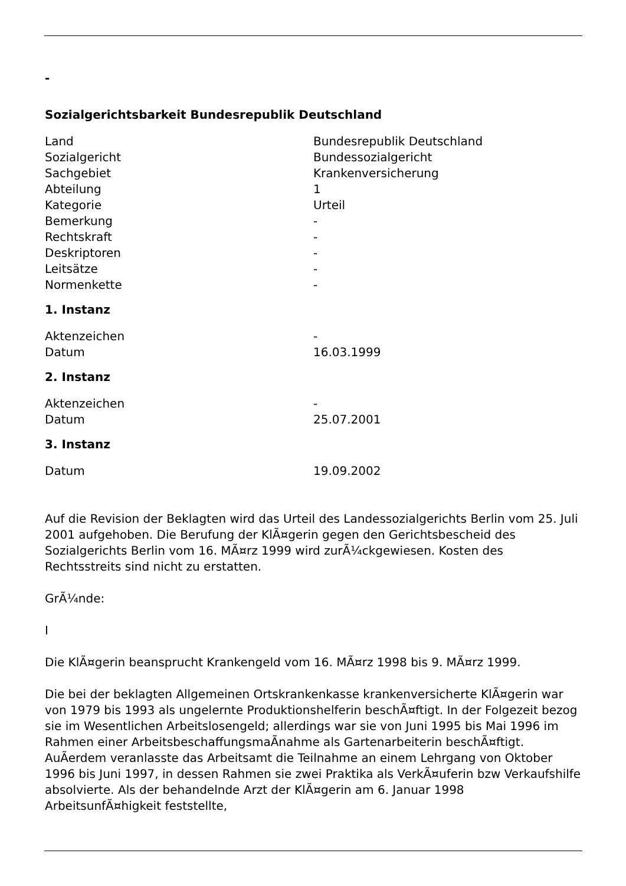-
Sozialgerichtsbarkeit Bundesrepublik Deutschland
| Land | Bundesrepublik Deutschland |
| Sozialgericht | Bundessozialgericht |
| Sachgebiet | Krankenversicherung |
| Abteilung | 1 |
| Kategorie | Urteil |
| Bemerkung | - |
| Rechtskraft | - |
| Deskriptoren | - |
| Leitsätze | - |
| Normenkette | - |
1. Instanz
| Aktenzeichen | - |
| Datum | 16.03.1999 |
2. Instanz
| Aktenzeichen | - |
| Datum | 25.07.2001 |
3. Instanz
| Datum | 19.09.2002 |
Auf die Revision der Beklagten wird das Urteil des Landessozialgerichts Berlin vom 25. Juli 2001 aufgehoben. Die Berufung der KlÃ¤gerin gegen den Gerichtsbescheid des Sozialgerichts Berlin vom 16. MÃ¤rz 1999 wird zurÃ¼ckgewiesen. Kosten des Rechtsstreits sind nicht zu erstatten.
GrÃ¼nde:
I
Die KlÃ¤gerin beansprucht Krankengeld vom 16. MÃ¤rz 1998 bis 9. MÃ¤rz 1999.
Die bei der beklagten Allgemeinen Ortskrankenkasse krankenversicherte KlÃ¤gerin war von 1979 bis 1993 als ungelernte Produktionshelferin beschÃ¤ftigt. In der Folgezeit bezog sie im Wesentlichen Arbeitslosengeld; allerdings war sie von Juni 1995 bis Mai 1996 im Rahmen einer ArbeitsbeschaffungsmaÃnahme als Gartenarbeiterin beschÃ¤ftigt. AuÃerdem veranlasste das Arbeitsamt die Teilnahme an einem Lehrgang von Oktober 1996 bis Juni 1997, in dessen Rahmen sie zwei Praktika als VerkÃ¤uferin bzw Verkaufshilfe absolvierte. Als der behandelnde Arzt der KlÃ¤gerin am 6. Januar 1998 ArbeitsunfÃ¤higkeit feststellte,